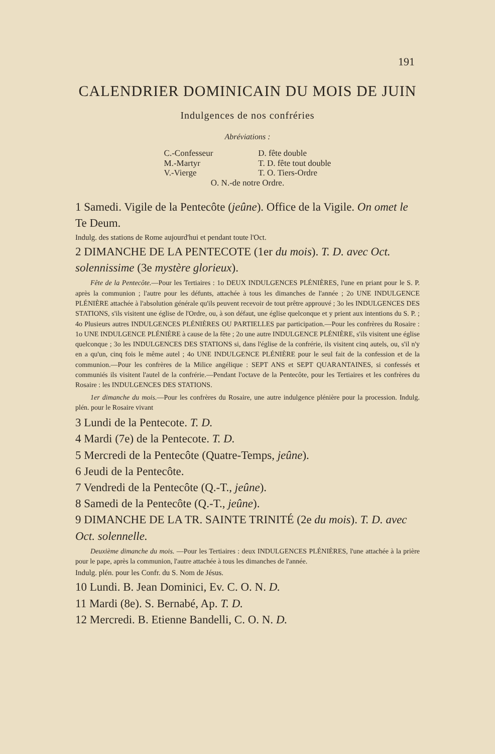191
CALENDRIER DOMINICAIN DU MOIS DE JUIN
Indulgences de nos confréries
Abréviations :
C.-Confesseur
M.-Martyr
V.-Vierge
D. fête double
T. D. fête tout double
T. O. Tiers-Ordre
O. N.-de notre Ordre.
1 Samedi. Vigile de la Pentecôte (jeûne). Office de la Vigile. On omet le Te Deum.
Indulg. des stations de Rome aujourd'hui et pendant toute l'Oct.
2 DIMANCHE DE LA PENTECOTE (1er du mois). T. D. avec Oct. solennissime (3e mystère glorieux).
Fête de la Pentecôte.—Pour les Tertiaires : 1o DEUX INDULGENCES PLÉNIÈRES, l'une en priant pour le S. P. après la communion ; l'autre pour les défunts, attachée à tous les dimanches de l'année ; 2o UNE INDULGENCE PLÉNIÈRE attachée à l'absolution générale qu'ils peuvent recevoir de tout prêtre approuvé ; 3o les INDULGENCES DES STATIONS, s'ils visitent une église de l'Ordre, ou, à son défaut, une église quelconque et y prient aux intentions du S. P. ; 4o Plusieurs autres INDULGENCES PLÉNIÈRES OU PARTIELLES par participation.—Pour les confrères du Rosaire : 1o UNE INDULGENCE PLÉNIÈRE à cause de la fête ; 2o une autre INDULGENCE PLÉNIÈRE, s'ils visitent une église quelconque ; 3o les INDULGENCES DES STATIONS si, dans l'église de la confrérie, ils visitent cinq autels, ou, s'il n'y en a qu'un, cinq fois le même autel ; 4o UNE INDULGENCE PLÉNIÈRE pour le seul fait de la confession et de la communion.—Pour les confrères de la Milice angélique : SEPT ANS et SEPT QUARANTAINES, si confessés et communiés ils visitent l'autel de la confrérie.—Pendant l'octave de la Pentecôte, pour les Tertiaires et les confrères du Rosaire : les INDULGENCES DES STATIONS.
1er dimanche du mois.—Pour les confrères du Rosaire, une autre indulgence plénière pour la procession. Indulg. plén. pour le Rosaire vivant
3 Lundi de la Pentecote. T. D.
4 Mardi (7e) de la Pentecote. T. D.
5 Mercredi de la Pentecôte (Quatre-Temps, jeûne).
6 Jeudi de la Pentecôte.
7 Vendredi de la Pentecôte (Q.-T., jeûne).
8 Samedi de la Pentecôte (Q.-T., jeûne).
9 DIMANCHE DE LA TR. SAINTE TRINITÉ (2e du mois). T. D. avec Oct. solennelle.
Deuxième dimanche du mois. —Pour les Tertiaires : deux INDULGENCES PLÉNIÈRES, l'une attachée à la prière pour le pape, après la communion, l'autre attachée à tous les dimanches de l'année.
Indulg. plén. pour les Confr. du S. Nom de Jésus.
10 Lundi. B. Jean Dominici, Ev. C. O. N. D.
11 Mardi (8e). S. Bernabé, Ap. T. D.
12 Mercredi. B. Etienne Bandelli, C. O. N. D.